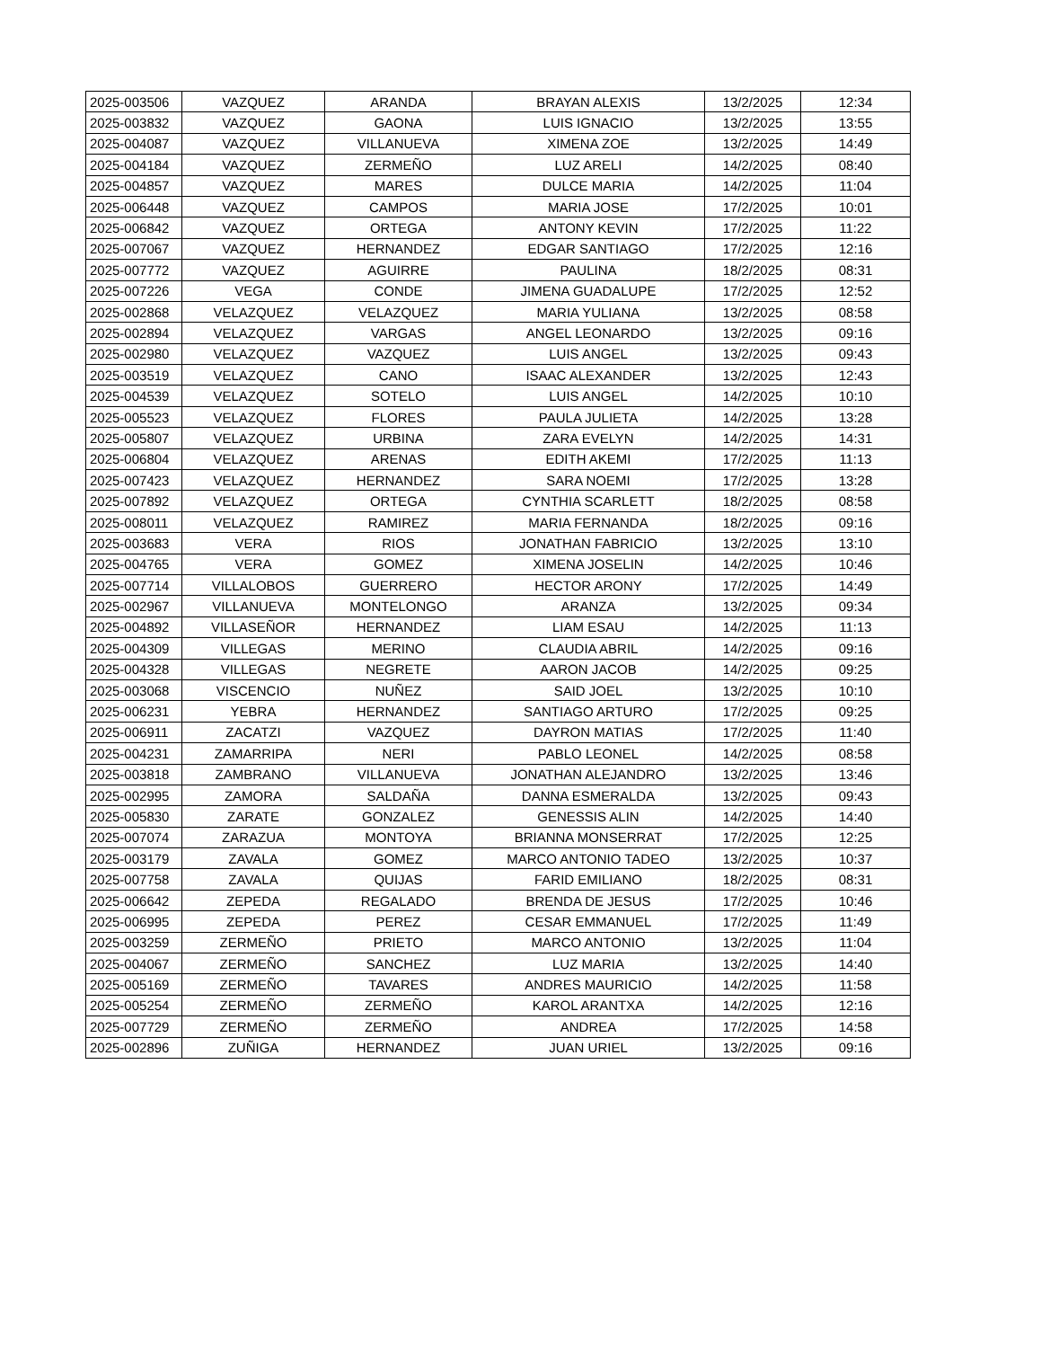| 2025-003506 | VAZQUEZ | ARANDA | BRAYAN ALEXIS | 13/2/2025 | 12:34 |
| 2025-003832 | VAZQUEZ | GAONA | LUIS IGNACIO | 13/2/2025 | 13:55 |
| 2025-004087 | VAZQUEZ | VILLANUEVA | XIMENA ZOE | 13/2/2025 | 14:49 |
| 2025-004184 | VAZQUEZ | ZERMEÑO | LUZ ARELI | 14/2/2025 | 08:40 |
| 2025-004857 | VAZQUEZ | MARES | DULCE MARIA | 14/2/2025 | 11:04 |
| 2025-006448 | VAZQUEZ | CAMPOS | MARIA JOSE | 17/2/2025 | 10:01 |
| 2025-006842 | VAZQUEZ | ORTEGA | ANTONY KEVIN | 17/2/2025 | 11:22 |
| 2025-007067 | VAZQUEZ | HERNANDEZ | EDGAR SANTIAGO | 17/2/2025 | 12:16 |
| 2025-007772 | VAZQUEZ | AGUIRRE | PAULINA | 18/2/2025 | 08:31 |
| 2025-007226 | VEGA | CONDE | JIMENA GUADALUPE | 17/2/2025 | 12:52 |
| 2025-002868 | VELAZQUEZ | VELAZQUEZ | MARIA YULIANA | 13/2/2025 | 08:58 |
| 2025-002894 | VELAZQUEZ | VARGAS | ANGEL LEONARDO | 13/2/2025 | 09:16 |
| 2025-002980 | VELAZQUEZ | VAZQUEZ | LUIS ANGEL | 13/2/2025 | 09:43 |
| 2025-003519 | VELAZQUEZ | CANO | ISAAC ALEXANDER | 13/2/2025 | 12:43 |
| 2025-004539 | VELAZQUEZ | SOTELO | LUIS ANGEL | 14/2/2025 | 10:10 |
| 2025-005523 | VELAZQUEZ | FLORES | PAULA JULIETA | 14/2/2025 | 13:28 |
| 2025-005807 | VELAZQUEZ | URBINA | ZARA EVELYN | 14/2/2025 | 14:31 |
| 2025-006804 | VELAZQUEZ | ARENAS | EDITH AKEMI | 17/2/2025 | 11:13 |
| 2025-007423 | VELAZQUEZ | HERNANDEZ | SARA NOEMI | 17/2/2025 | 13:28 |
| 2025-007892 | VELAZQUEZ | ORTEGA | CYNTHIA SCARLETT | 18/2/2025 | 08:58 |
| 2025-008011 | VELAZQUEZ | RAMIREZ | MARIA FERNANDA | 18/2/2025 | 09:16 |
| 2025-003683 | VERA | RIOS | JONATHAN FABRICIO | 13/2/2025 | 13:10 |
| 2025-004765 | VERA | GOMEZ | XIMENA JOSELIN | 14/2/2025 | 10:46 |
| 2025-007714 | VILLALOBOS | GUERRERO | HECTOR ARONY | 17/2/2025 | 14:49 |
| 2025-002967 | VILLANUEVA | MONTELONGO | ARANZA | 13/2/2025 | 09:34 |
| 2025-004892 | VILLASEÑOR | HERNANDEZ | LIAM ESAU | 14/2/2025 | 11:13 |
| 2025-004309 | VILLEGAS | MERINO | CLAUDIA ABRIL | 14/2/2025 | 09:16 |
| 2025-004328 | VILLEGAS | NEGRETE | AARON JACOB | 14/2/2025 | 09:25 |
| 2025-003068 | VISCENCIO | NUÑEZ | SAID JOEL | 13/2/2025 | 10:10 |
| 2025-006231 | YEBRA | HERNANDEZ | SANTIAGO ARTURO | 17/2/2025 | 09:25 |
| 2025-006911 | ZACATZI | VAZQUEZ | DAYRON MATIAS | 17/2/2025 | 11:40 |
| 2025-004231 | ZAMARRIPA | NERI | PABLO LEONEL | 14/2/2025 | 08:58 |
| 2025-003818 | ZAMBRANO | VILLANUEVA | JONATHAN ALEJANDRO | 13/2/2025 | 13:46 |
| 2025-002995 | ZAMORA | SALDAÑA | DANNA ESMERALDA | 13/2/2025 | 09:43 |
| 2025-005830 | ZARATE | GONZALEZ | GENESSIS ALIN | 14/2/2025 | 14:40 |
| 2025-007074 | ZARAZUA | MONTOYA | BRIANNA MONSERRAT | 17/2/2025 | 12:25 |
| 2025-003179 | ZAVALA | GOMEZ | MARCO ANTONIO TADEO | 13/2/2025 | 10:37 |
| 2025-007758 | ZAVALA | QUIJAS | FARID EMILIANO | 18/2/2025 | 08:31 |
| 2025-006642 | ZEPEDA | REGALADO | BRENDA DE JESUS | 17/2/2025 | 10:46 |
| 2025-006995 | ZEPEDA | PEREZ | CESAR EMMANUEL | 17/2/2025 | 11:49 |
| 2025-003259 | ZERMEÑO | PRIETO | MARCO ANTONIO | 13/2/2025 | 11:04 |
| 2025-004067 | ZERMEÑO | SANCHEZ | LUZ MARIA | 13/2/2025 | 14:40 |
| 2025-005169 | ZERMEÑO | TAVARES | ANDRES MAURICIO | 14/2/2025 | 11:58 |
| 2025-005254 | ZERMEÑO | ZERMEÑO | KAROL ARANTXA | 14/2/2025 | 12:16 |
| 2025-007729 | ZERMEÑO | ZERMEÑO | ANDREA | 17/2/2025 | 14:58 |
| 2025-002896 | ZUÑIGA | HERNANDEZ | JUAN URIEL | 13/2/2025 | 09:16 |